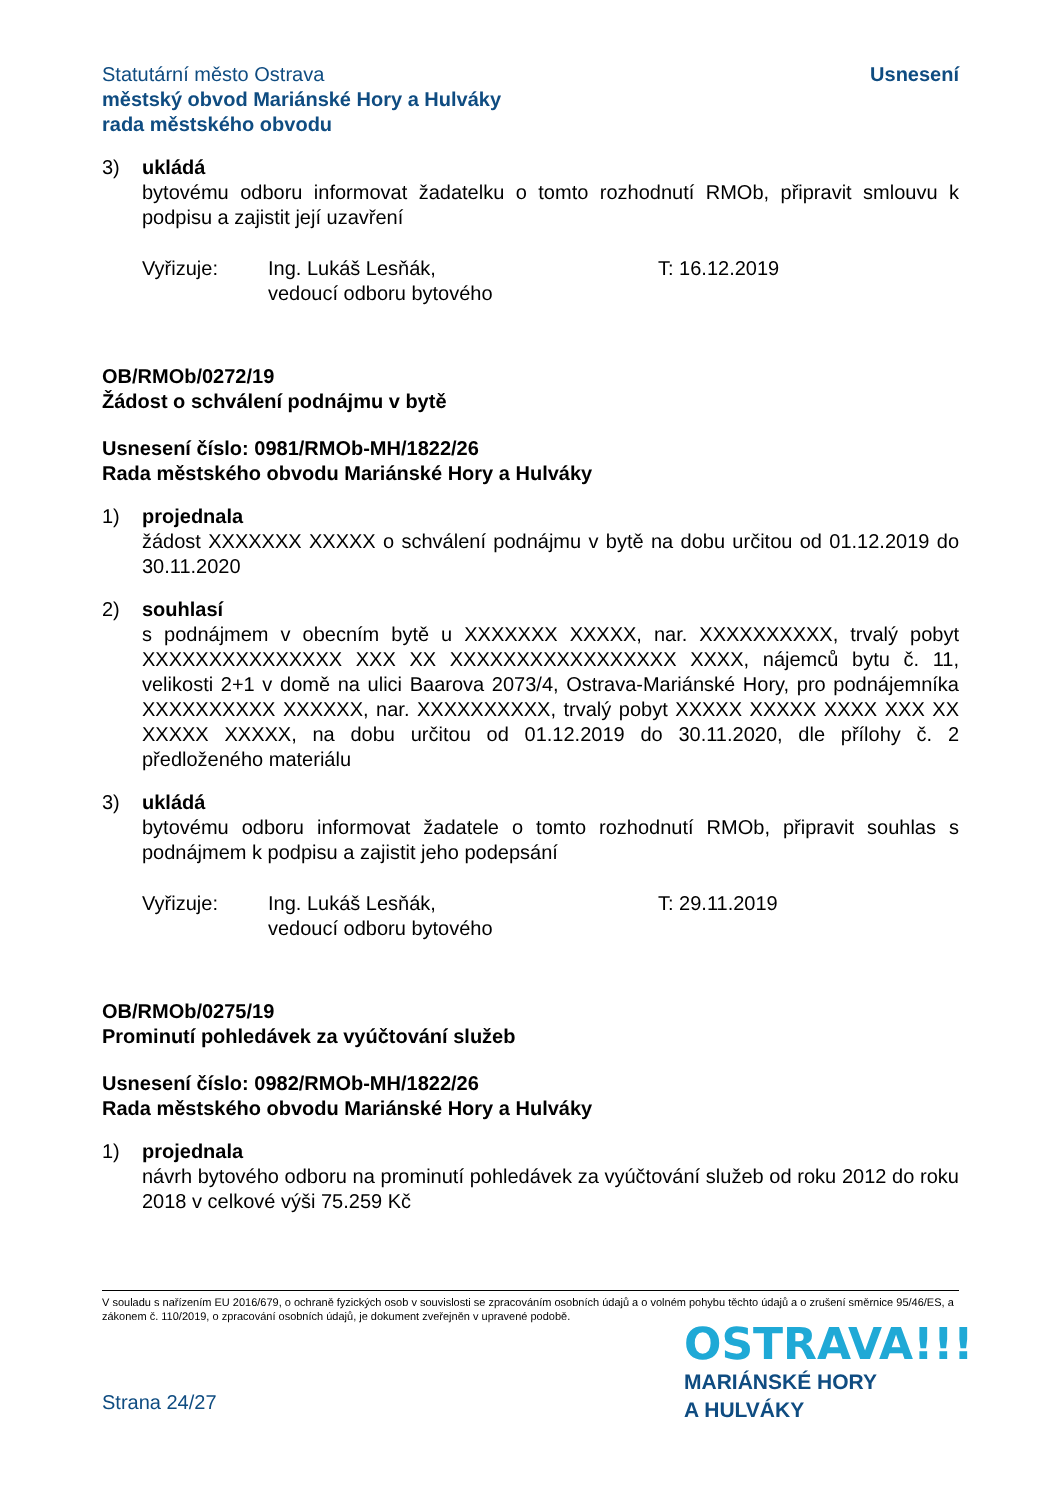Statutární město Ostrava
městský obvod Mariánské Hory a Hulváky
rada městského obvodu
Usnesení
3) ukládá
bytovému odboru informovat žadatelku o tomto rozhodnutí RMOb, připravit smlouvu k podpisu a zajistit její uzavření
Vyřizuje: Ing. Lukáš Lesňák,
vedoucí odboru bytového
T: 16.12.2019
OB/RMOb/0272/19
Žádost o schválení podnájmu v bytě
Usnesení číslo: 0981/RMOb-MH/1822/26
Rada městského obvodu Mariánské Hory a Hulváky
1) projednala
žádost XXXXXXX XXXXX o schválení podnájmu v bytě na dobu určitou od 01.12.2019 do 30.11.2020
2) souhlasí
s podnájmem v obecním bytě u XXXXXXX XXXXX, nar. XXXXXXXXXX, trvalý pobyt XXXXXXXXXXXXXXX XXX XX XXXXXXXXXXXXXXXXX XXXX, nájemců bytu č. 11, velikosti 2+1 v domě na ulici Baarova 2073/4, Ostrava-Mariánské Hory, pro podnájemníka XXXXXXXXXX XXXXXX, nar. XXXXXXXXXX, trvalý pobyt XXXXX XXXXX XXXX XXX XX XXXXX XXXXX, na dobu určitou od 01.12.2019 do 30.11.2020, dle přílohy č. 2 předloženého materiálu
3) ukládá
bytovému odboru informovat žadatele o tomto rozhodnutí RMOb, připravit souhlas s podnájmem k podpisu a zajistit jeho podepsání
Vyřizuje: Ing. Lukáš Lesňák,
vedoucí odboru bytového
T: 29.11.2019
OB/RMOb/0275/19
Prominutí pohledávek za vyúčtování služeb
Usnesení číslo: 0982/RMOb-MH/1822/26
Rada městského obvodu Mariánské Hory a Hulváky
1) projednala
návrh bytového odboru na prominutí pohledávek za vyúčtování služeb od roku 2012 do roku 2018 v celkové výši 75.259 Kč
V souladu s nařízením EU 2016/679, o ochraně fyzických osob v souvislosti se zpracováním osobních údajů a o volném pohybu těchto údajů a o zrušení směrnice 95/46/ES, a zákonem č. 110/2019, o zpracování osobních údajů, je dokument zveřejněn v upravené podobě.
OSTRAVA!!!
MARIÁNSKÉ HORY
A HULVÁKY
Strana 24/27